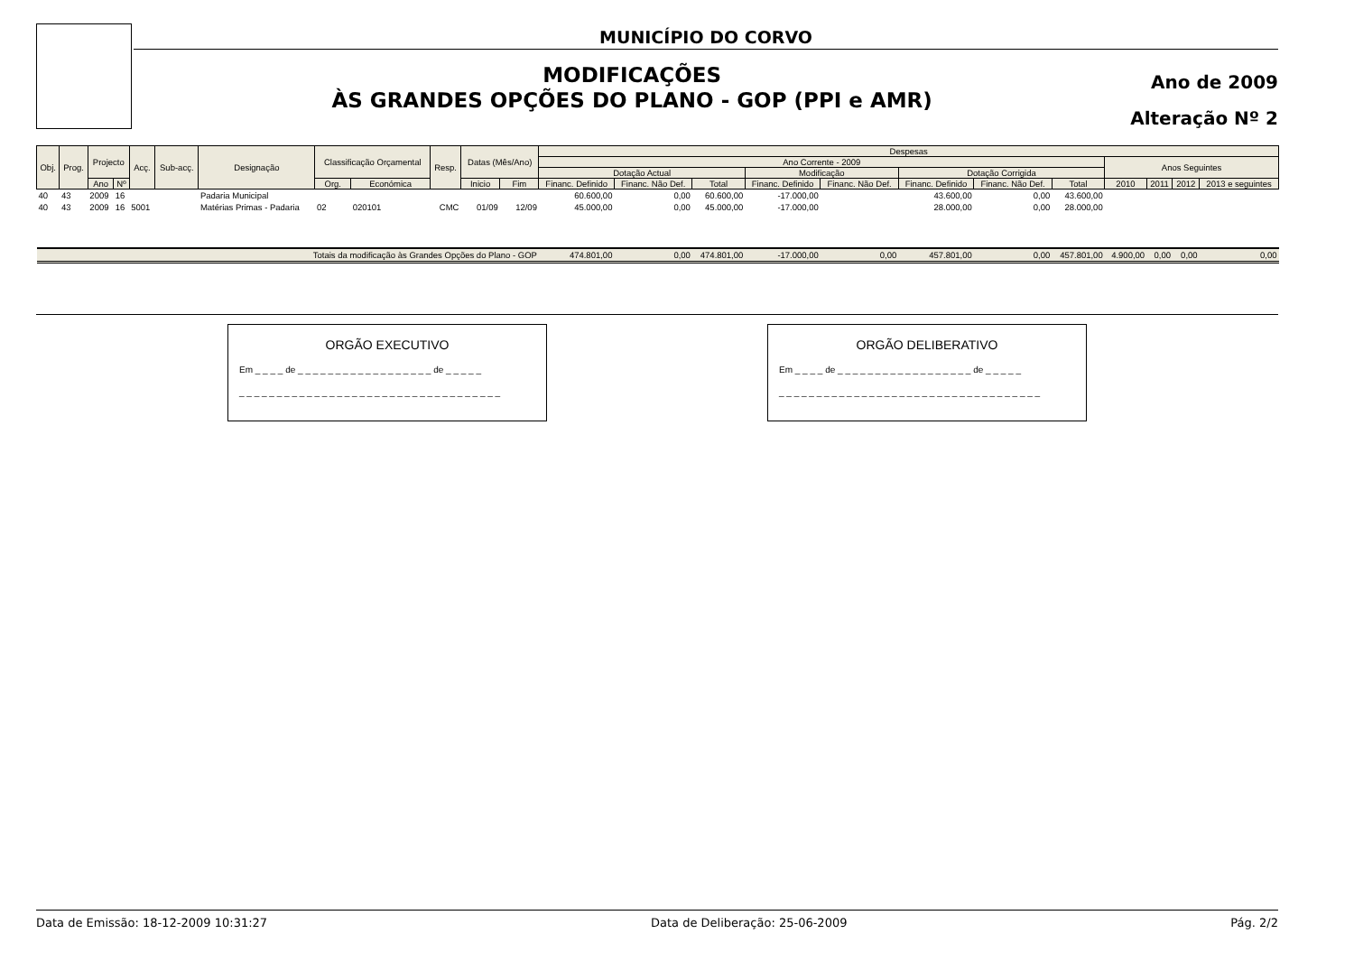MUNICÍPIO DO CORVO
MODIFICAÇÕES
ÀS GRANDES OPÇÕES DO PLANO - GOP (PPI e AMR)
Ano de 2009
Alteração Nº 2
| Obj. | Prog. | Projecto | | Acç. | Sub-acç. | Designação | Classificação Orçamental | | Resp. | Datas (Mês/Ano) | | Despesas | | | | | | | | | | | |
| --- | --- | --- | --- | --- | --- | --- | --- | --- | --- | --- | --- | --- | --- | --- | --- | --- | --- | --- | --- | --- | --- | --- | --- |
| | | | | | | | | | | | | Ano Corrente - 2009 | | | | | | | | Anos Seguintes | | | |
| | | | | | | | | | | | | Dotação Actual | | | Modificação | | Dotação Corrigida | | | | | | |
| | | Ano | Nº | | | | Org. | Económica | | Inicio | Fim | Financ. Definido | Financ. Não Def. | Total | Financ. Definido | Financ. Não Def. | Financ. Definido | Financ. Não Def. | Total | 2010 | 2011 | 2012 | 2013 e seguintes |
| 40 | 43 | 2009 | 16 | | | Padaria Municipal | | | | | | 60.600,00 | 0,00 | 60.600,00 | -17.000,00 | | 43.600,00 | 0,00 | 43.600,00 | | | | |
| 40 | 43 | 2009 | 16 | 5001 | | Matérias Primas - Padaria | 02 | 020101 | CMC | 01/09 | 12/09 | 45.000,00 | 0,00 | 45.000,00 | -17.000,00 | | 28.000,00 | 0,00 | 28.000,00 | | | | |
| Totais da modificação às Grandes Opções do Plano - GOP | | | | | | | | | | | | 474.801,00 | 0,00 | 474.801,00 | -17.000,00 | 0,00 | 457.801,00 | 0,00 | 457.801,00 | 4.900,00 | 0,00 | 0,00 | 0,00 |
ORGÃO EXECUTIVO
Em _ _ _ _ de _ _ _ _ _ _ _ _ _ _ _ _ _ _ _ _ _ _ de _ _ _ _ _
_ _ _ _ _ _ _ _ _ _ _ _ _ _ _ _ _ _ _ _ _ _ _ _ _ _ _ _ _ _ _ _ _ _ _
ORGÃO DELIBERATIVO
Em _ _ _ _ de _ _ _ _ _ _ _ _ _ _ _ _ _ _ _ _ _ _ de _ _ _ _ _
_ _ _ _ _ _ _ _ _ _ _ _ _ _ _ _ _ _ _ _ _ _ _ _ _ _ _ _ _ _ _ _ _ _ _
Data de Emissão: 18-12-2009 10:31:27 Data de Deliberação: 25-06-2009 Pág. 2/2